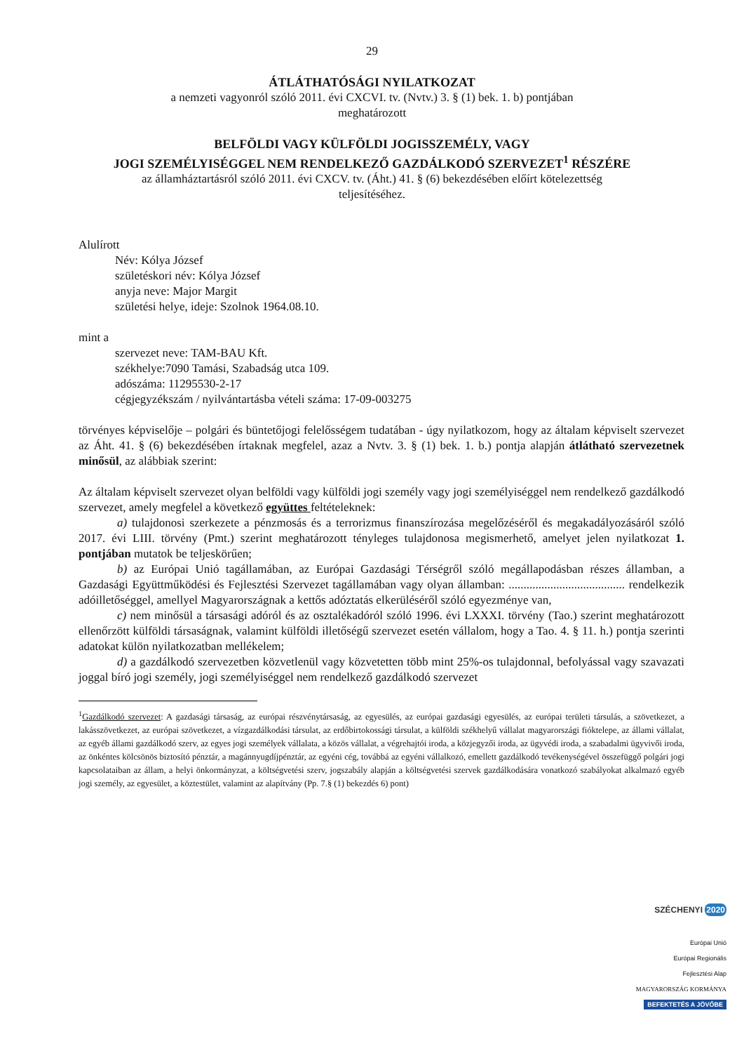29
ÁTLÁTHATÓSÁGI NYILATKOZAT
a nemzeti vagyonról szóló 2011. évi CXCVI. tv. (Nvtv.) 3. § (1) bek. 1. b) pontjában
meghatározott
BELFÖLDI VAGY KÜLFÖLDI JOGISSZEMÉLY, VAGY
JOGI SZEMÉLYISÉGGEL NEM RENDELKEZŐ GAZDÁLKODÓ SZERVEZET<sup>1</sup> RÉSZÉRE
az államháztartásról szóló 2011. évi CXCV. tv. (Áht.) 41. § (6) bekezdésében előírt kötelezettség
teljesítéséhez.
Alulírott
Név: Kólya József
születéskori név: Kólya József
anyja neve: Major Margit
születési helye, ideje: Szolnok 1964.08.10.
mint a
szervezet neve: TAM-BAU Kft.
székhelye:7090 Tamási, Szabadság utca 109.
adószáma: 11295530-2-17
cégjegyzékszám / nyilvántartásba vételi száma: 17-09-003275
törvényes képviselője – polgári és büntetőjogi felelősségem tudatában - úgy nyilatkozom, hogy az általam képviselt szervezet az Áht. 41. § (6) bekezdésében írtaknak megfelel, azaz a Nvtv. 3. § (1) bek. 1. b.) pontja alapján átlátható szervezetnek minősül, az alábbiak szerint:
Az általam képviselt szervezet olyan belföldi vagy külföldi jogi személy vagy jogi személyiséggel nem rendelkező gazdálkodó szervezet, amely megfelel a következő együttes feltételeknek:
a) tulajdonosi szerkezete a pénzmosás és a terrorizmus finanszírozása megelőzéséről és megakadályozásáról szóló 2017. évi LIII. törvény (Pmt.) szerint meghatározott tényleges tulajdonosa megismerhető, amelyet jelen nyilatkozat 1. pontjában mutatok be teljeskörűen;
b) az Európai Unió tagállamában, az Európai Gazdasági Térségről szóló megállapodásban részes államban, a Gazdasági Együttműködési és Fejlesztési Szervezet tagállamában vagy olyan államban: ....................................... rendelkezik adóilletőséggel, amellyel Magyarországnak a kettős adóztatás elkerüléséről szóló egyezménye van,
c) nem minősül a társasági adóról és az osztalékadóról szóló 1996. évi LXXXI. törvény (Tao.) szerint meghatározott ellenőrzött külföldi társaságnak, valamint külföldi illetőségű szervezet esetén vállalom, hogy a Tao. 4. § 11. h.) pontja szerinti adatokat külön nyilatkozatban mellékelem;
d) a gazdálkodó szervezetben közvetlenül vagy közvetetten több mint 25%-os tulajdonnal, befolyással vagy szavazati joggal bíró jogi személy, jogi személyiséggel nem rendelkező gazdálkodó szervezet
<sup>1</sup> Gazdálkodó szervezet: A gazdasági társaság, az európai részvénytársaság, az egyesülés, az európai gazdasági egyesülés, az európai területi társulás, a szövetkezet, a lakásszövetkezet, az európai szövetkezet, a vízgazdálkodási társulat, az erdőbirtokossági társulat, a külföldi székhelyű vállalat magyarországi fióktelepe, az állami vállalat, az egyéb állami gazdálkodó szerv, az egyes jogi személyek vállalata, a közös vállalat, a végrehajtói iroda, a közjegyzői iroda, az ügyvédi iroda, a szabadalmi ügyvivői iroda, az önkéntes kölcsönös biztosító pénztár, a magánnyugdíjpénztár, az egyéni cég, továbbá az egyéni vállalkozó, emellett gazdálkodó tevékenységével összefüggő polgári jogi kapcsolataiban az állam, a helyi önkormányzat, a költségvetési szerv, jogszabály alapján a költségvetési szervek gazdálkodására vonatkozó szabályokat alkalmazó egyéb jogi személy, az egyesület, a köztestület, valamint az alapítvány (Pp. 7.§ (1) bekezdés 6) pont)
SZÉCHENYI 2020
Európai Unió
Európai Regionális
Fejlesztési Alap
MAGYARORSZÁG KORMÁNYA
BEFEKTETÉS A JÖVŐBE